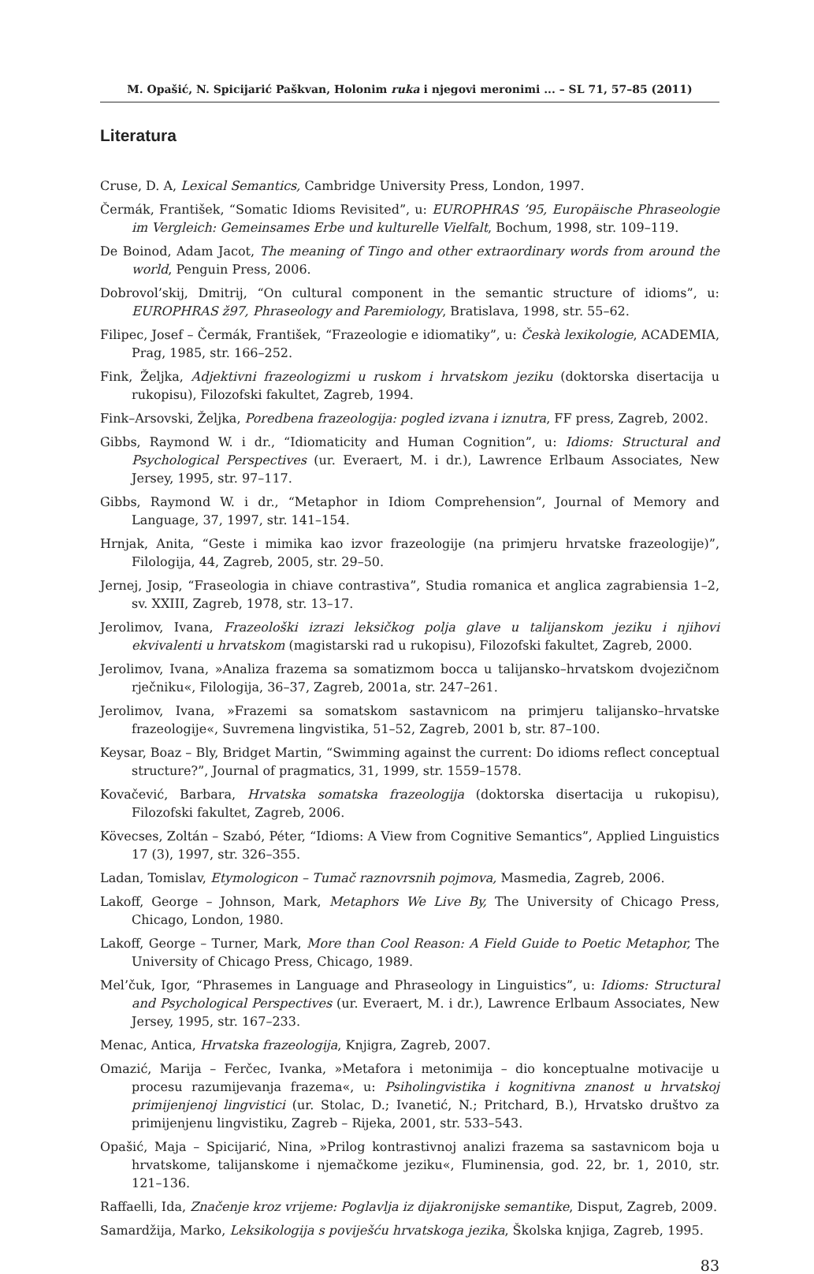M. Opašić, N. Spicijarić Paškvan, Holonim ruka i njegovi meronimi ... – SL 71, 57–85 (2011)
Literatura
Cruse, D. A, Lexical Semantics, Cambridge University Press, London, 1997.
Čermák, František, “Somatic Idioms Revisited”, u: EUROPHRAS ’95, Europäische Phraseologie im Vergleich: Gemeinsames Erbe und kulturelle Vielfalt, Bochum, 1998, str. 109–119.
De Boinod, Adam Jacot, The meaning of Tingo and other extraordinary words from around the world, Penguin Press, 2006.
Dobrovol’skij, Dmitrij, “On cultural component in the semantic structure of idioms”, u: EUROPHRAS ž97, Phraseology and Paremiology, Bratislava, 1998, str. 55–62.
Filipec, Josef – Čermák, František, “Frazeologie e idiomatiky”, u: Českà lexikologie, ACADEMIA, Prag, 1985, str. 166–252.
Fink, Željka, Adjektivni frazeologizmi u ruskom i hrvatskom jeziku (doktorska disertacija u rukopisu), Filozofski fakultet, Zagreb, 1994.
Fink–Arsovski, Željka, Poredbena frazeologija: pogled izvana i iznutra, FF press, Zagreb, 2002.
Gibbs, Raymond W. i dr., “Idiomaticity and Human Cognition”, u: Idioms: Structural and Psychological Perspectives (ur. Everaert, M. i dr.), Lawrence Erlbaum Associates, New Jersey, 1995, str. 97–117.
Gibbs, Raymond W. i dr., “Metaphor in Idiom Comprehension”, Journal of Memory and Language, 37, 1997, str. 141–154.
Hrnjak, Anita, “Geste i mimika kao izvor frazeologije (na primjeru hrvatske frazeologije)”, Filologija, 44, Zagreb, 2005, str. 29–50.
Jernej, Josip, “Fraseologia in chiave contrastiva”, Studia romanica et anglica zagrabiensia 1–2, sv. XXIII, Zagreb, 1978, str. 13–17.
Jerolimov, Ivana, Frazeološki izrazi leksičkog polja glave u talijanskom jeziku i njihovi ekvivalenti u hrvatskom (magistarski rad u rukopisu), Filozofski fakultet, Zagreb, 2000.
Jerolimov, Ivana, »Analiza frazema sa somatizmom bocca u talijansko–hrvatskom dvojezičnom rječniku«, Filologija, 36–37, Zagreb, 2001a, str. 247–261.
Jerolimov, Ivana, »Frazemi sa somatskom sastavnicom na primjeru talijansko–hrvatske frazeologije«, Suvremena lingvistika, 51–52, Zagreb, 2001 b, str. 87–100.
Keysar, Boaz – Bly, Bridget Martin, “Swimming against the current: Do idioms reflect conceptual structure?”, Journal of pragmatics, 31, 1999, str. 1559–1578.
Kovačević, Barbara, Hrvatska somatska frazeologija (doktorska disertacija u rukopisu), Filozofski fakultet, Zagreb, 2006.
Kövecses, Zoltán – Szabó, Péter, “Idioms: A View from Cognitive Semantics”, Applied Linguistics 17 (3), 1997, str. 326–355.
Ladan, Tomislav, Etymologicon – Tumač raznovrsnih pojmova, Masmedia, Zagreb, 2006.
Lakoff, George – Johnson, Mark, Metaphors We Live By, The University of Chicago Press, Chicago, London, 1980.
Lakoff, George – Turner, Mark, More than Cool Reason: A Field Guide to Poetic Metaphor, The University of Chicago Press, Chicago, 1989.
Mel’čuk, Igor, “Phrasemes in Language and Phraseology in Linguistics”, u: Idioms: Structural and Psychological Perspectives (ur. Everaert, M. i dr.), Lawrence Erlbaum Associates, New Jersey, 1995, str. 167–233.
Menac, Antica, Hrvatska frazeologija, Knjigra, Zagreb, 2007.
Omazić, Marija – Ferčec, Ivanka, »Metafora i metonimija – dio konceptualne motivacije u procesu razumijevanja frazema«, u: Psiholingvistika i kognitivna znanost u hrvatskoj primijenjenoj lingvistici (ur. Stolac, D.; Ivanetić, N.; Pritchard, B.), Hrvatsko društvo za primijenjenu lingvistiku, Zagreb – Rijeka, 2001, str. 533–543.
Opašić, Maja – Spicijarić, Nina, »Prilog kontrastivnoj analizi frazema sa sastavnicom boja u hrvatskome, talijanskome i njemačkome jeziku«, Fluminensia, god. 22, br. 1, 2010, str. 121–136.
Raffaelli, Ida, Značenje kroz vrijeme: Poglavlja iz dijakronijske semantike, Disput, Zagreb, 2009.
Samardžija, Marko, Leksikologija s poviješću hrvatskoga jezika, Školska knjiga, Zagreb, 1995.
83